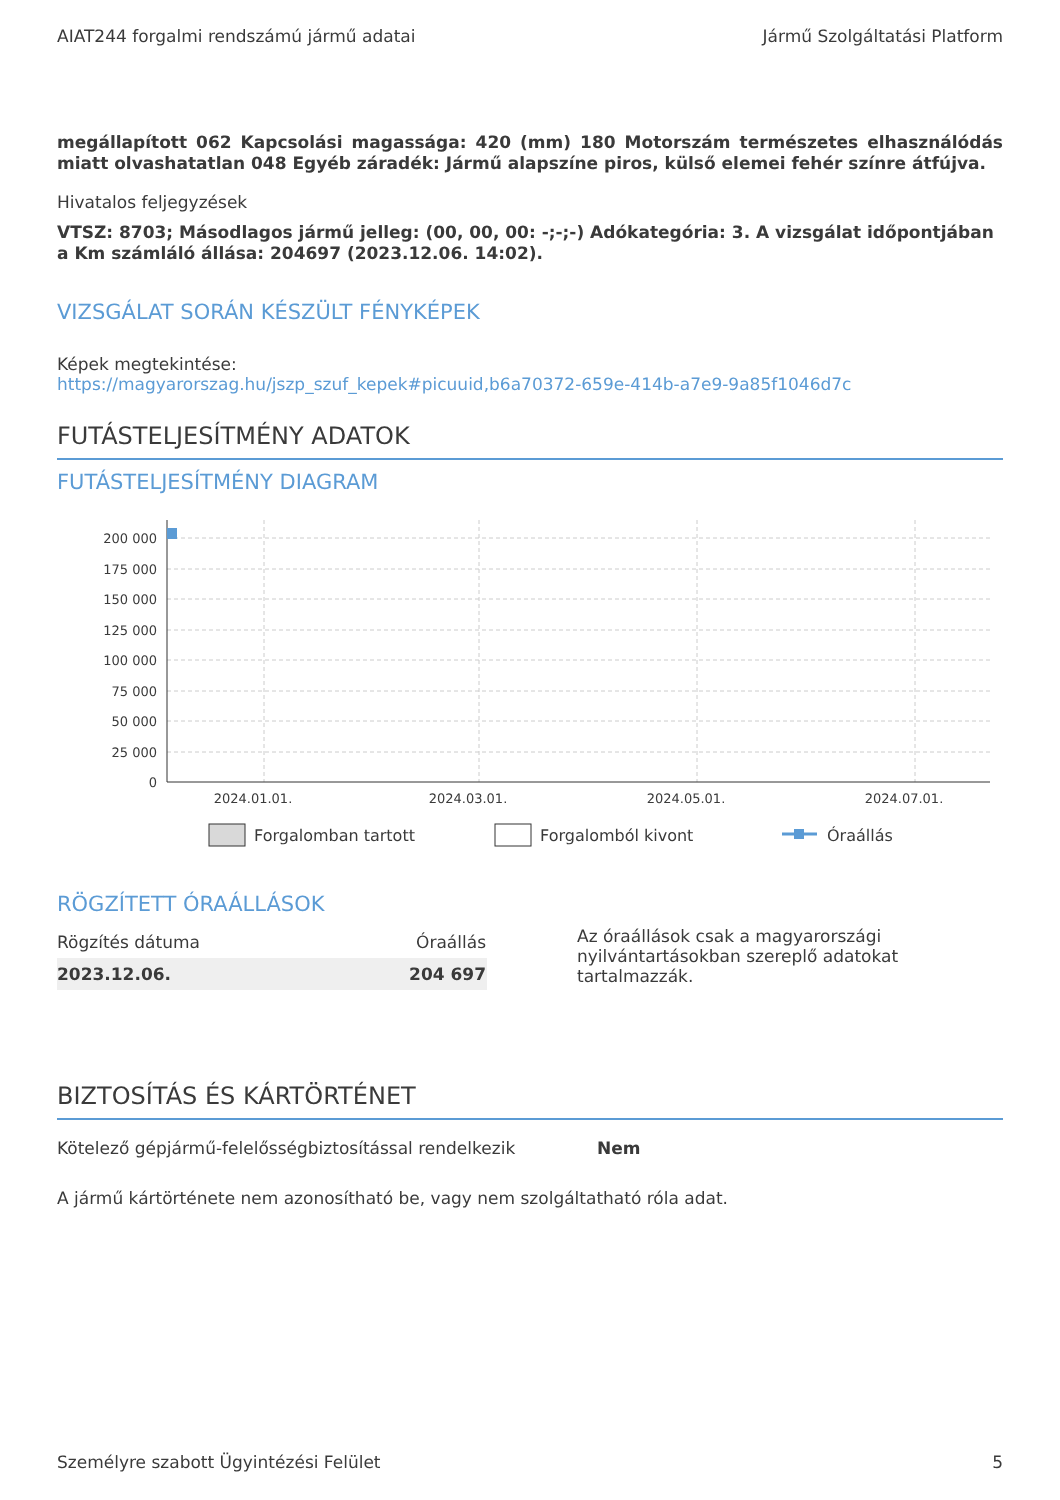AIAT244 forgalmi rendszámú jármű adatai Jármű Szolgáltatási Platform
megállapított 062 Kapcsolási magassága: 420 (mm) 180 Motorszám természetes elhasználódás miatt olvashatatlan 048 Egyéb záradék: Jármű alapszíne piros, külső elemei fehér színre átfújva.
Hivatalos feljegyzések
VTSZ: 8703; Másodlagos jármű jelleg: (00, 00, 00: -;-;-) Adókategória: 3. A vizsgálat időpontjában a Km számláló állása: 204697 (2023.12.06. 14:02).
VIZSGÁLAT SORÁN KÉSZÜLT FÉNYKÉPEK
Képek megtekintése:
https://magyarorszag.hu/jszp_szuf_kepek#picuuid,b6a70372-659e-414b-a7e9-9a85f1046d7c
FUTÁSTELJESÍTMÉNY ADATOK
FUTÁSTELJESÍTMÉNY DIAGRAM
200 000
175 000
150 000
125 000
100 000
75 000
50 000
25 000
0
2024.01.01.
2024.03.01.
2024.05.01.
2024.07.01.
Forgalomban tartott
Forgalomból kivont
Óraállás
RÖGZÍTETT ÓRAÁLLÁSOK
| Rögzítés dátuma | Óraállás |
| --- | --- |
| 2023.12.06. | 204 697 |
Az óraállások csak a magyarországi nyilvántartásokban szereplő adatokat tartalmazzák.
BIZTOSÍTÁS ÉS KÁRTÖRTÉNET
Kötelező gépjármű-felelősségbiztosítással rendelkezik Nem
A jármű kártörténete nem azonosítható be, vagy nem szolgáltatható róla adat.
Személyre szabott Ügyintézési Felület 5